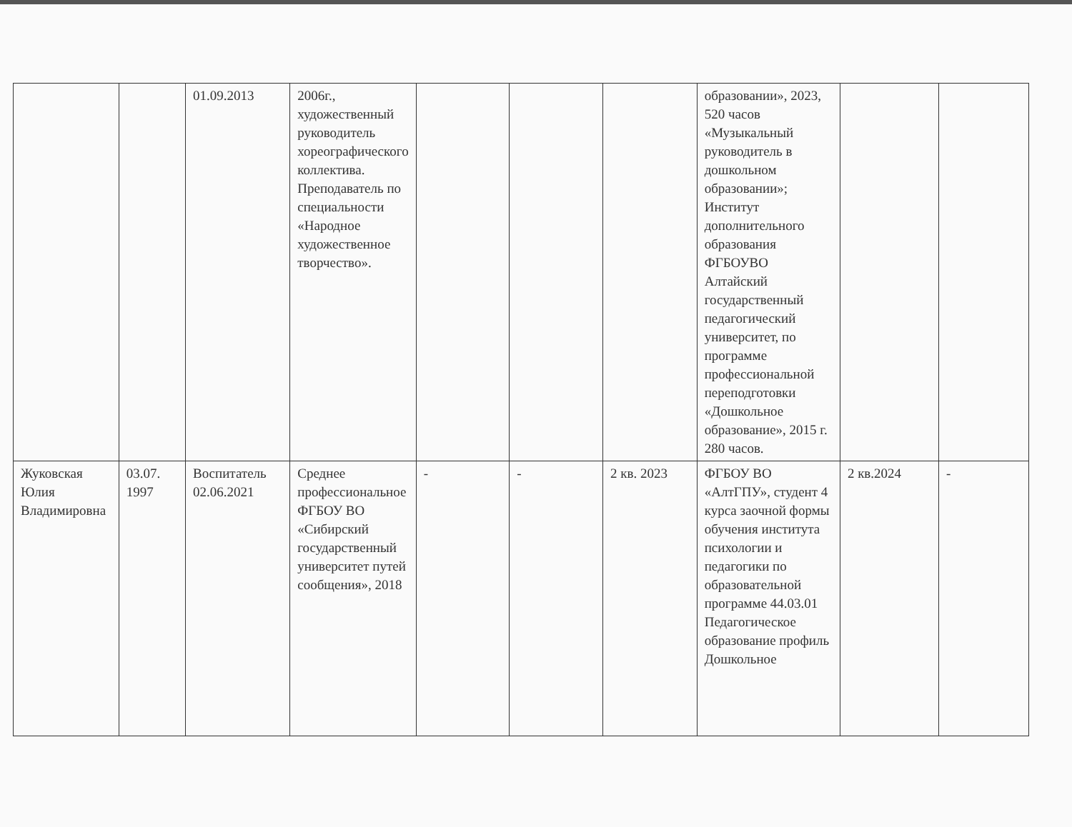| | | 01.09.2013 | 2006г., художественный руководитель хореографического коллектива. Преподаватель по специальности «Народное художественное творчество». | | | | образовании», 2023, 520 часов «Музыкальный руководитель в дошкольном образовании»; Институт дополнительного образования ФГБОУВО Алтайский государственный педагогический университет, по программе профессиональной переподготовки «Дошкольное образование», 2015 г. 280 часов. | | |
| Жуковская Юлия Владимировна | 03.07. 1997 | Воспитатель 02.06.2021 | Среднее профессиональное ФГБОУ ВО «Сибирский государственный университет путей сообщения», 2018 | - | - | 2 кв. 2023 | ФГБОУ ВО «АлтГПУ», студент 4 курса заочной формы обучения института психологии и педагогики по образовательной программе 44.03.01 Педагогическое образование профиль Дошкольное | 2 кв.2024 | - |